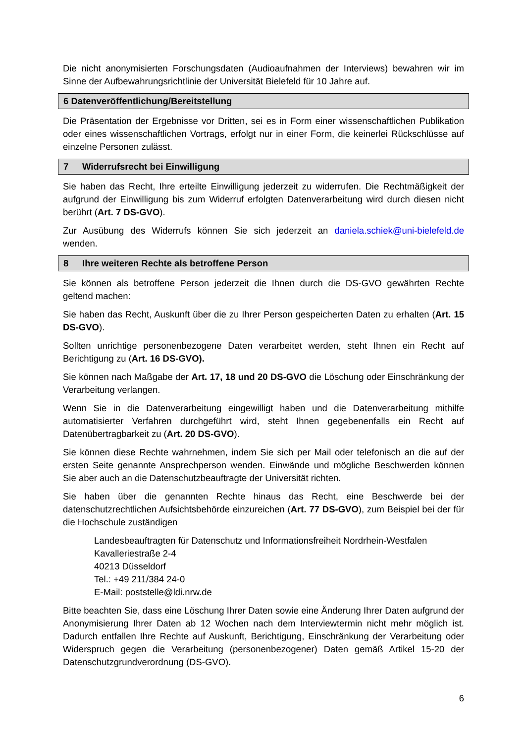Die nicht anonymisierten Forschungsdaten (Audioaufnahmen der Interviews) bewahren wir im Sinne der Aufbewahrungsrichtlinie der Universität Bielefeld für 10 Jahre auf.
6 Datenveröffentlichung/Bereitstellung
Die Präsentation der Ergebnisse vor Dritten, sei es in Form einer wissenschaftlichen Publikation oder eines wissenschaftlichen Vortrags, erfolgt nur in einer Form, die keinerlei Rückschlüsse auf einzelne Personen zulässt.
7 Widerrufsrecht bei Einwilligung
Sie haben das Recht, Ihre erteilte Einwilligung jederzeit zu widerrufen. Die Rechtmäßigkeit der aufgrund der Einwilligung bis zum Widerruf erfolgten Datenverarbeitung wird durch diesen nicht berührt (Art. 7 DS-GVO).
Zur Ausübung des Widerrufs können Sie sich jederzeit an daniela.schiek@uni-bielefeld.de wenden.
8 Ihre weiteren Rechte als betroffene Person
Sie können als betroffene Person jederzeit die Ihnen durch die DS-GVO gewährten Rechte geltend machen:
Sie haben das Recht, Auskunft über die zu Ihrer Person gespeicherten Daten zu erhalten (Art. 15 DS-GVO).
Sollten unrichtige personenbezogene Daten verarbeitet werden, steht Ihnen ein Recht auf Berichtigung zu (Art. 16 DS-GVO).
Sie können nach Maßgabe der Art. 17, 18 und 20 DS-GVO die Löschung oder Einschränkung der Verarbeitung verlangen.
Wenn Sie in die Datenverarbeitung eingewilligt haben und die Datenverarbeitung mithilfe automatisierter Verfahren durchgeführt wird, steht Ihnen gegebenenfalls ein Recht auf Datenübertragbarkeit zu (Art. 20 DS-GVO).
Sie können diese Rechte wahrnehmen, indem Sie sich per Mail oder telefonisch an die auf der ersten Seite genannte Ansprechperson wenden. Einwände und mögliche Beschwerden können Sie aber auch an die Datenschutzbeauftragte der Universität richten.
Sie haben über die genannten Rechte hinaus das Recht, eine Beschwerde bei der datenschutzrechtlichen Aufsichtsbehörde einzureichen (Art. 77 DS-GVO), zum Beispiel bei der für die Hochschule zuständigen
Landesbeauftragten für Datenschutz und Informationsfreiheit Nordrhein-Westfalen
Kavalleriestraße 2-4
40213 Düsseldorf
Tel.: +49 211/384 24-0
E-Mail: poststelle@ldi.nrw.de
Bitte beachten Sie, dass eine Löschung Ihrer Daten sowie eine Änderung Ihrer Daten aufgrund der Anonymisierung Ihrer Daten ab 12 Wochen nach dem Interviewtermin nicht mehr möglich ist. Dadurch entfallen Ihre Rechte auf Auskunft, Berichtigung, Einschränkung der Verarbeitung oder Widerspruch gegen die Verarbeitung (personenbezogener) Daten gemäß Artikel 15-20 der Datenschutzgrundverordnung (DS-GVO).
6